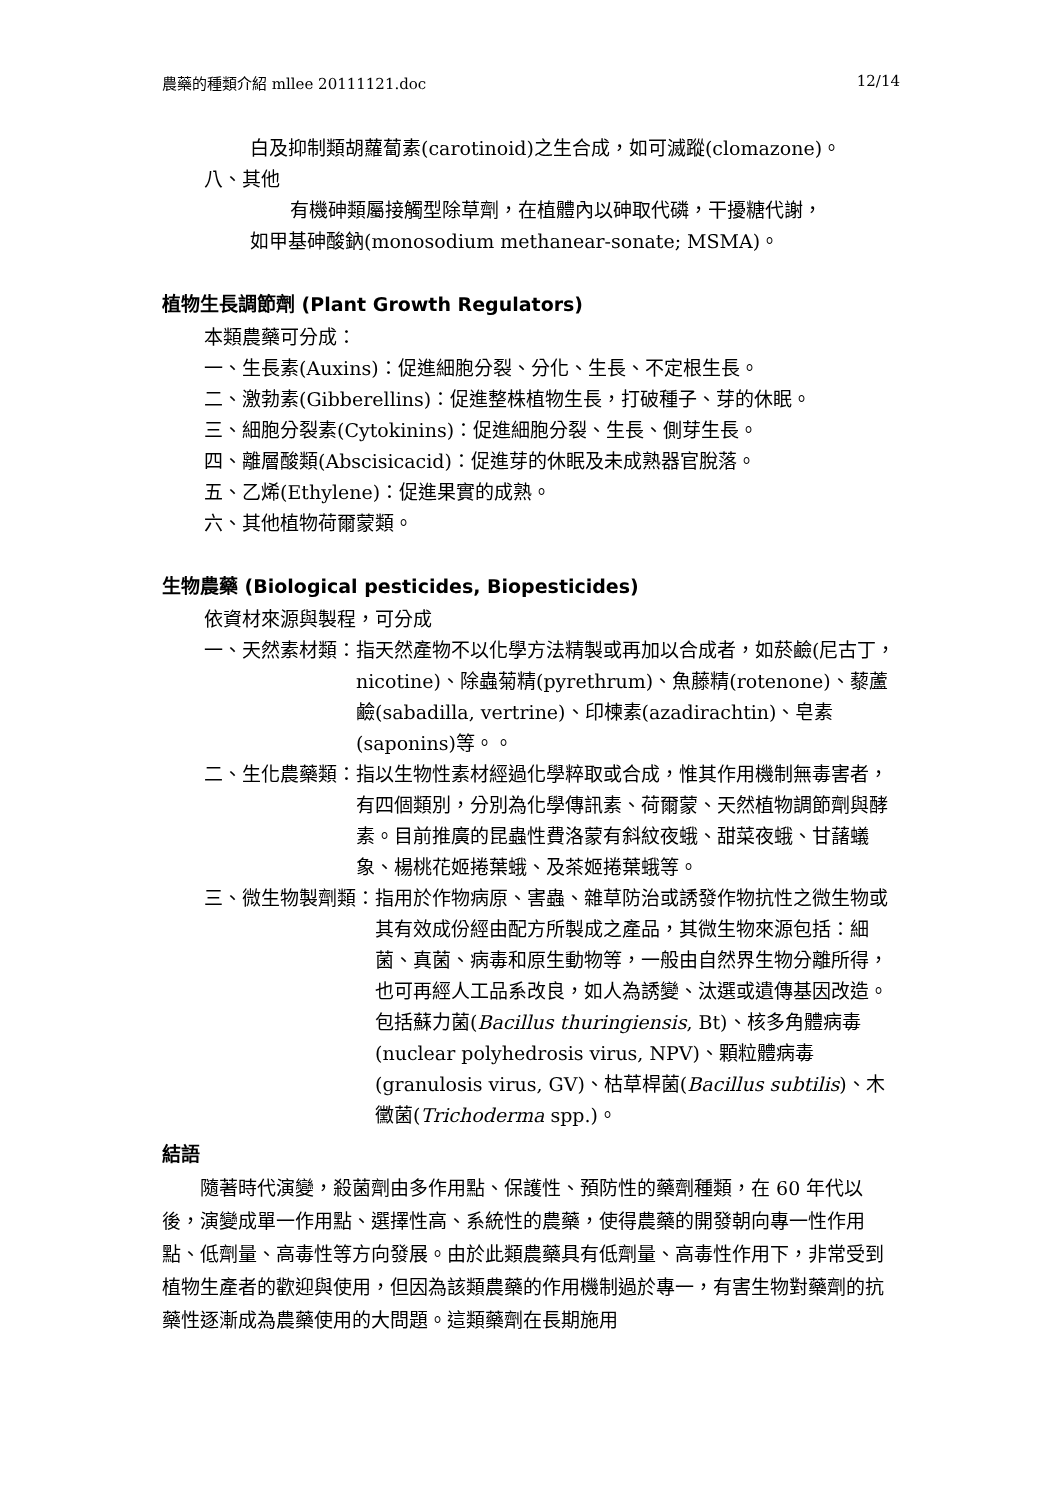農藥的種類介紹 mllee 20111121.doc 12/14
白及抑制類胡蘿蔔素(carotinoid)之生合成，如可滅蹤(clomazone)。
八、其他
有機砷類屬接觸型除草劑，在植體內以砷取代磷，干擾糖代謝，
如甲基砷酸鈉(monosodium methanear-sonate; MSMA)。
植物生長調節劑 (Plant Growth Regulators)
本類農藥可分成：
一、生長素(Auxins)：促進細胞分裂、分化、生長、不定根生長。
二、激勃素(Gibberellins)：促進整株植物生長，打破種子、芽的休眠。
三、細胞分裂素(Cytokinins)：促進細胞分裂、生長、側芽生長。
四、離層酸類(Abscisicacid)：促進芽的休眠及未成熟器官脫落。
五、乙烯(Ethylene)：促進果實的成熟。
六、其他植物荷爾蒙類。
生物農藥 (Biological pesticides, Biopesticides)
依資材來源與製程，可分成
一、天然素材類： 指天然產物不以化學方法精製或再加以合成者，如菸鹼(尼古丁，nicotine)、除蟲菊精(pyrethrum)、魚藤精(rotenone)、藜蘆鹼(sabadilla, vertrine)、印楝素(azadirachtin)、皂素(saponins)等。。
二、生化農藥類： 指以生物性素材經過化學粹取或合成，惟其作用機制無毒害者，有四個類別，分別為化學傳訊素、荷爾蒙、天然植物調節劑與酵素。目前推廣的昆蟲性費洛蒙有斜紋夜蛾、甜菜夜蛾、甘藷蟻象、楊桃花姬捲葉蛾、及茶姬捲葉蛾等。
三、微生物製劑類： 指用於作物病原、害蟲、雜草防治或誘發作物抗性之微生物或其有效成份經由配方所製成之產品，其微生物來源包括：細菌、真菌、病毒和原生動物等，一般由自然界生物分離所得，也可再經人工品系改良，如人為誘變、汰選或遺傳基因改造。包括蘇力菌(Bacillus thuringiensis, Bt)、核多角體病毒(nuclear polyhedrosis virus, NPV)、顆粒體病毒(granulosis virus, GV)、枯草桿菌(Bacillus subtilis)、木黴菌(Trichoderma spp.)。
結語
隨著時代演變，殺菌劑由多作用點、保護性、預防性的藥劑種類，在 60 年代以後，演變成單一作用點、選擇性高、系統性的農藥，使得農藥的開發朝向專一性作用點、低劑量、高毒性等方向發展。由於此類農藥具有低劑量、高毒性作用下，非常受到植物生產者的歡迎與使用，但因為該類農藥的作用機制過於專一，有害生物對藥劑的抗藥性逐漸成為農藥使用的大問題。這類藥劑在長期施用